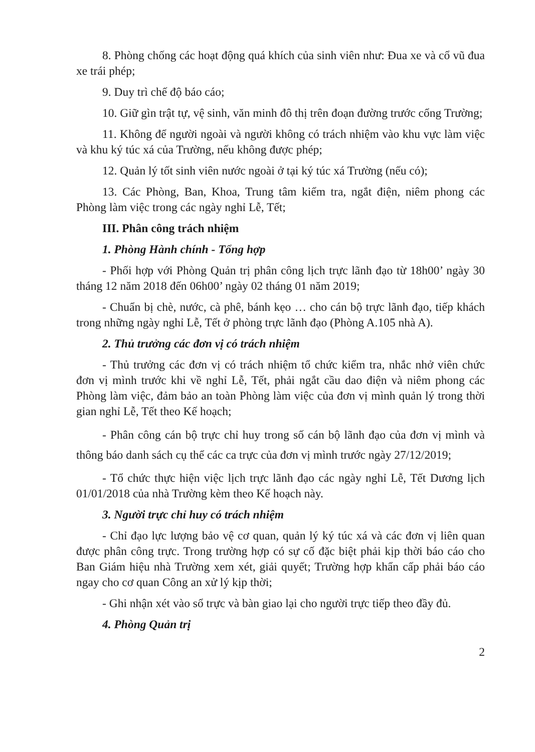8. Phòng chống các hoạt động quá khích của sinh viên như: Đua xe và cổ vũ đua xe trái phép;
9. Duy trì chế độ báo cáo;
10. Giữ gìn trật tự, vệ sinh, văn minh đô thị trên đoạn đường trước cổng Trường;
11. Không để người ngoài và người không có trách nhiệm vào khu vực làm việc và khu ký túc xá của Trường, nếu không được phép;
12. Quản lý tốt sinh viên nước ngoài ở tại ký túc xá Trường (nếu có);
13. Các Phòng, Ban, Khoa, Trung tâm kiểm tra, ngắt điện, niêm phong các Phòng làm việc trong các ngày nghỉ Lễ, Tết;
III. Phân công trách nhiệm
1. Phòng Hành chính - Tổng hợp
- Phối hợp với Phòng Quản trị phân công lịch trực lãnh đạo từ 18h00’ ngày 30 tháng 12 năm 2018 đến 06h00’ ngày 02 tháng 01 năm 2019;
- Chuẩn bị chè, nước, cà phê, bánh kẹo … cho cán bộ trực lãnh đạo, tiếp khách trong những ngày nghỉ Lễ, Tết ở phòng trực lãnh đạo (Phòng A.105 nhà A).
2. Thủ trưởng các đơn vị có trách nhiệm
- Thủ trưởng các đơn vị có trách nhiệm tổ chức kiểm tra, nhắc nhở viên chức đơn vị mình trước khi về nghỉ Lễ, Tết, phải ngắt cầu dao điện và niêm phong các Phòng làm việc, đảm bảo an toàn Phòng làm việc của đơn vị mình quản lý trong thời gian nghỉ Lễ, Tết theo Kế hoạch;
- Phân công cán bộ trực chỉ huy trong số cán bộ lãnh đạo của đơn vị mình và thông báo danh sách cụ thể các ca trực của đơn vị mình trước ngày 27/12/2019;
- Tổ chức thực hiện việc lịch trực lãnh đạo các ngày nghỉ Lễ, Tết Dương lịch 01/01/2018 của nhà Trường kèm theo Kế hoạch này.
3. Người trực chỉ huy có trách nhiệm
- Chỉ đạo lực lượng bảo vệ cơ quan, quản lý ký túc xá và các đơn vị liên quan được phân công trực. Trong trường hợp có sự cố đặc biệt phải kịp thời báo cáo cho Ban Giám hiệu nhà Trường xem xét, giải quyết; Trường hợp khẩn cấp phải báo cáo ngay cho cơ quan Công an xử lý kịp thời;
- Ghi nhận xét vào sổ trực và bàn giao lại cho người trực tiếp theo đầy đủ.
4. Phòng Quản trị
2